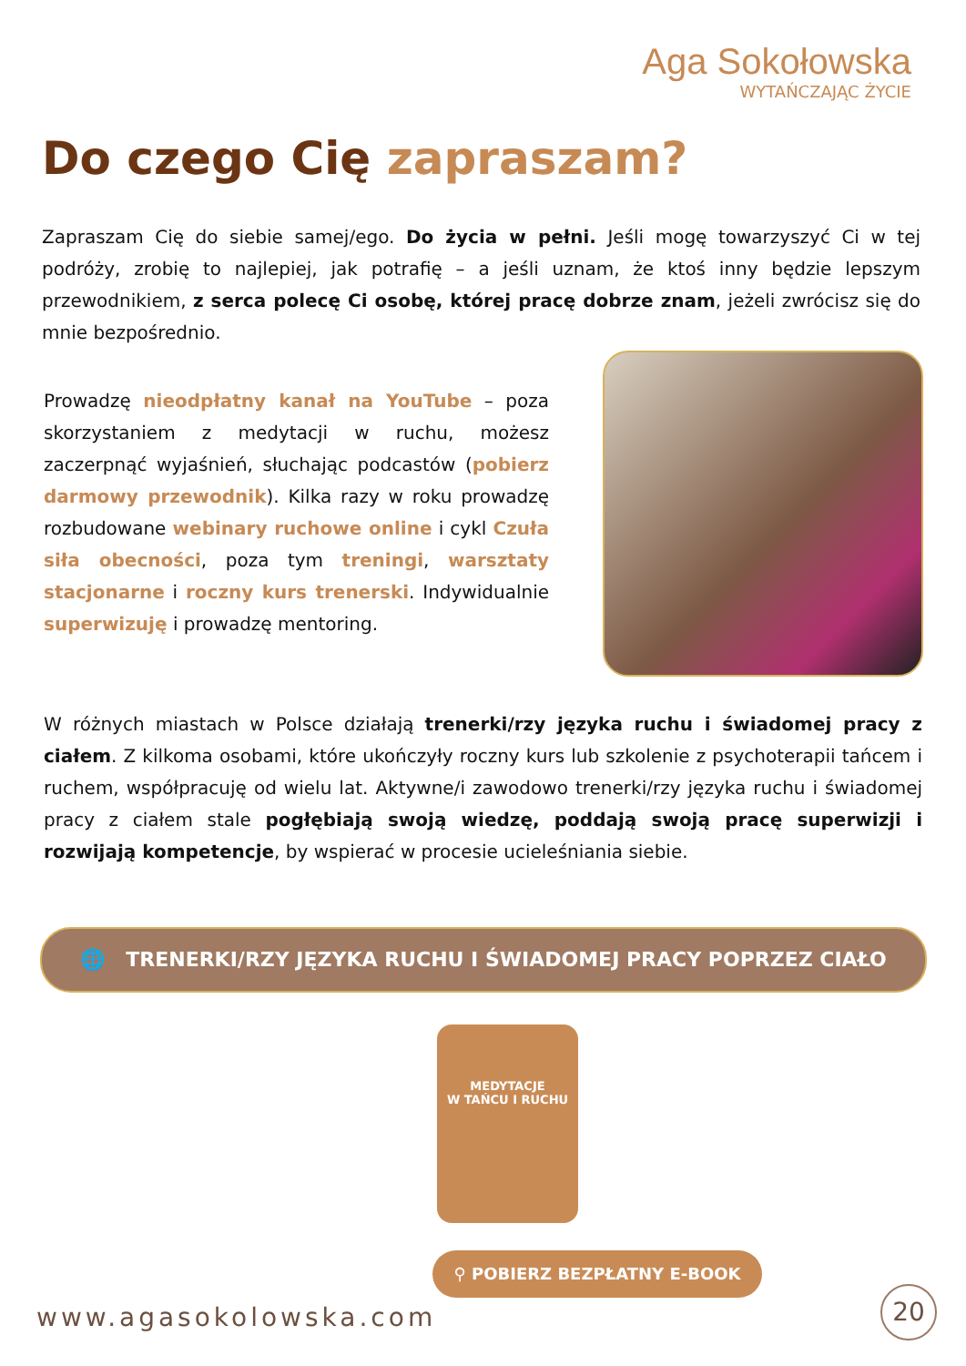Aga Sokołowska
WYTAŃCZAJĄC ŻYCIE
Do czego Cię zapraszam?
Zapraszam Cię do siebie samej/ego. Do życia w pełni. Jeśli mogę towarzyszyć Ci w tej podróży, zrobię to najlepiej, jak potrafię – a jeśli uznam, że ktoś inny będzie lepszym przewodnikiem, z serca polecę Ci osobę, której pracę dobrze znam, jeżeli zwrócisz się do mnie bezpośrednio.
Prowadzę nieodpłatny kanał na YouTube – poza skorzystaniem z medytacji w ruchu, możesz zaczerpnąć wyjaśnień, słuchając podcastów (pobierz darmowy przewodnik). Kilka razy w roku prowadzę rozbudowane webinary ruchowe online i cykl Czuła siła obecności, poza tym treningi, warsztaty stacjonarne i roczny kurs trenerski. Indywidualnie superwizuję i prowadzę mentoring.
W różnych miastach w Polsce działają trenerki/rzy języka ruchu i świadomej pracy z ciałem. Z kilkoma osobami, które ukończyły roczny kurs lub szkolenie z psychoterapii tańcem i ruchem, współpracuję od wielu lat. Aktywne/i zawodowo trenerki/rzy języka ruchu i świadomej pracy z ciałem stale pogłębiają swoją wiedzę, poddają swoją pracę superwizji i rozwijają kompetencje, by wspierać w procesie ucieleśniania siebie.
🌐 TRENERKI/RZY JĘZYKA RUCHU I ŚWIADOMEJ PRACY POPRZEZ CIAŁO
MEDYTACJE
W TAŃCU I RUCHU
⚲ POBIERZ BEZPŁATNY E-BOOK
www.agasokolowska.com
20